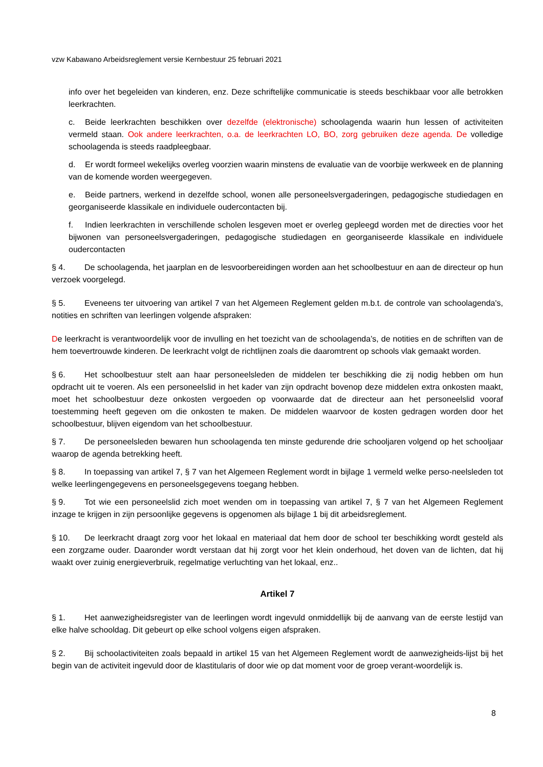vzw Kabawano Arbeidsreglement versie Kernbestuur 25 februari 2021
info over het begeleiden van kinderen, enz. Deze schriftelijke communicatie is steeds beschikbaar voor alle betrokken leerkrachten.
c. Beide leerkrachten beschikken over dezelfde (elektronische) schoolagenda waarin hun lessen of activiteiten vermeld staan. Ook andere leerkrachten, o.a. de leerkrachten LO, BO, zorg gebruiken deze agenda. De volledige schoolagenda is steeds raadpleegbaar.
d. Er wordt formeel wekelijks overleg voorzien waarin minstens de evaluatie van de voorbije werkweek en de planning van de komende worden weergegeven.
e. Beide partners, werkend in dezelfde school, wonen alle personeelsvergaderingen, pedagogische studiedagen en georganiseerde klassikale en individuele oudercontacten bij.
f. Indien leerkrachten in verschillende scholen lesgeven moet er overleg gepleegd worden met de directies voor het bijwonen van personeelsvergaderingen, pedagogische studiedagen en georganiseerde klassikale en individuele oudercontacten
§ 4. De schoolagenda, het jaarplan en de lesvoorbereidingen worden aan het schoolbestuur en aan de directeur op hun verzoek voorgelegd.
§ 5. Eveneens ter uitvoering van artikel 7 van het Algemeen Reglement gelden m.b.t. de controle van schoolagenda's, notities en schriften van leerlingen volgende afspraken:
De leerkracht is verantwoordelijk voor de invulling en het toezicht van de schoolagenda’s, de notities en de schriften van de hem toevertrouwde kinderen. De leerkracht volgt de richtlijnen zoals die daaromtrent op schools vlak gemaakt worden.
§ 6. Het schoolbestuur stelt aan haar personeelsleden de middelen ter beschikking die zij nodig hebben om hun opdracht uit te voeren. Als een personeelslid in het kader van zijn opdracht bovenop deze middelen extra onkosten maakt, moet het schoolbestuur deze onkosten vergoeden op voorwaarde dat de directeur aan het personeelslid vooraf toestemming heeft gegeven om die onkosten te maken. De middelen waarvoor de kosten gedragen worden door het schoolbestuur, blijven eigendom van het schoolbestuur.
§ 7. De personeelsleden bewaren hun schoolagenda ten minste gedurende drie schooljaren volgend op het schooljaar waarop de agenda betrekking heeft.
§ 8. In toepassing van artikel 7, § 7 van het Algemeen Reglement wordt in bijlage 1 vermeld welke perso-neelsleden tot welke leerlingengegevens en personeelsgegevens toegang hebben.
§ 9. Tot wie een personeelslid zich moet wenden om in toepassing van artikel 7, § 7 van het Algemeen Reglement inzage te krijgen in zijn persoonlijke gegevens is opgenomen als bijlage 1 bij dit arbeidsreglement.
§ 10. De leerkracht draagt zorg voor het lokaal en materiaal dat hem door de school ter beschikking wordt gesteld als een zorgzame ouder. Daaronder wordt verstaan dat hij zorgt voor het klein onderhoud, het doven van de lichten, dat hij waakt over zuinig energieverbruik, regelmatige verluchting van het lokaal, enz..
Artikel 7
§ 1. Het aanwezigheidsregister van de leerlingen wordt ingevuld onmiddellijk bij de aanvang van de eerste lestijd van elke halve schooldag. Dit gebeurt op elke school volgens eigen afspraken.
§ 2. Bij schoolactiviteiten zoals bepaald in artikel 15 van het Algemeen Reglement wordt de aanwezigheids-lijst bij het begin van de activiteit ingevuld door de klastitularis of door wie op dat moment voor de groep verant-woordelijk is.
8